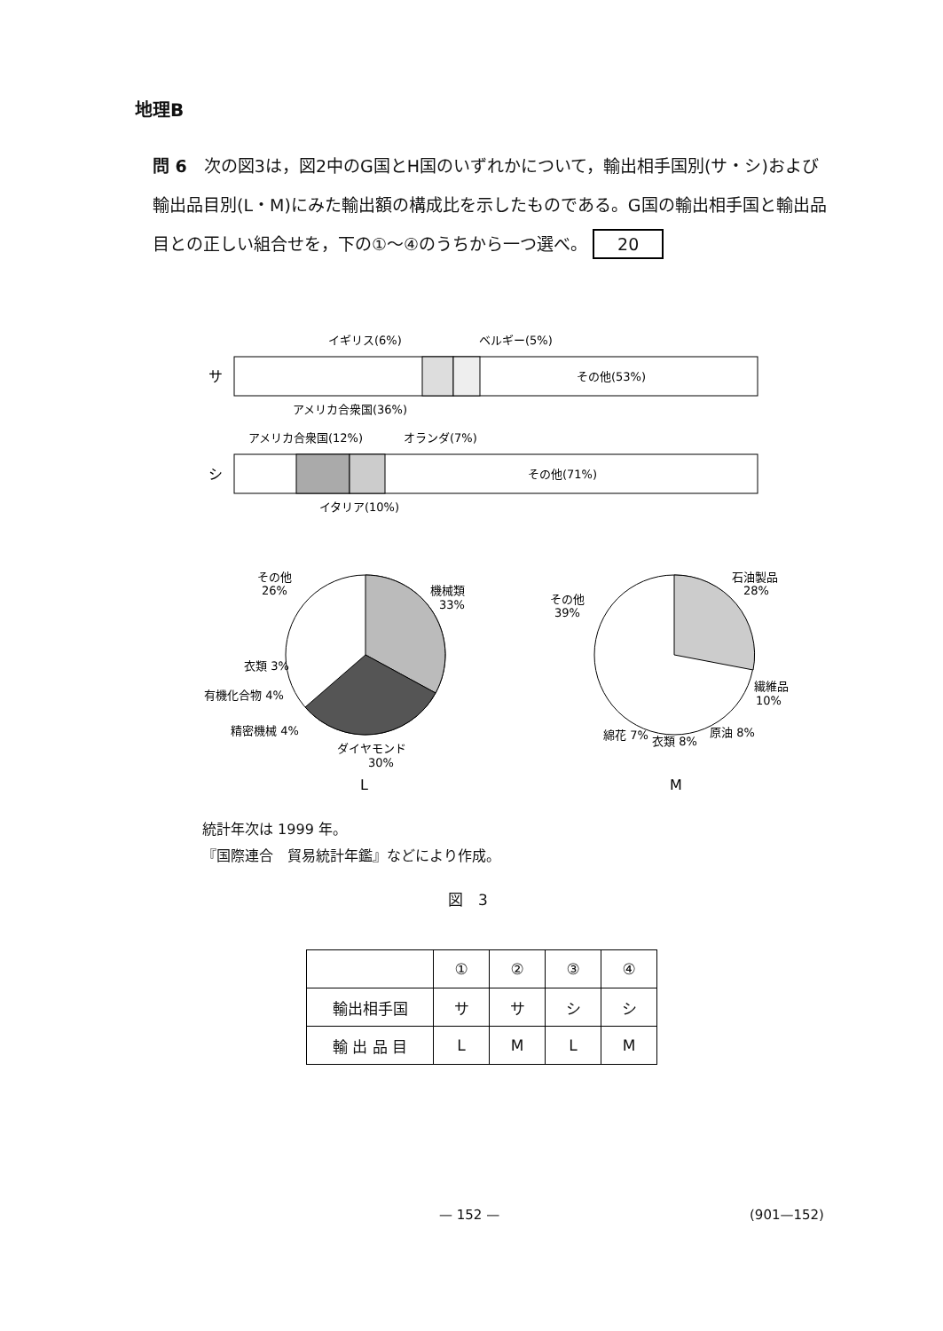地理B
問 6　次の図3は，図2中のG国とH国のいずれかについて，輸出相手国別(サ・シ)および輸出品目別(L・M)にみた輸出額の構成比を示したものである。G国の輸出相手国と輸出品目との正しい組合せを，下の①～④のうちから一つ選べ。 20
イギリス(6%)
ベルギー(5%)
サ
その他(53%)
アメリカ合衆国(36%)
アメリカ合衆国(12%)
オランダ(7%)
シ
その他(71%)
イタリア(10%)
その他
26%
機械類
33%
衣類 3%
有機化合物 4%
精密機械 4%
ダイヤモンド
30%
L
石油製品
28%
その他
39%
繊維品
10%
綿花 7%
衣類 8%
原油 8%
M
統計年次は 1999 年。
『国際連合　貿易統計年鑑』などにより作成。
図　3
| | ① | ② | ③ | ④ |
| --- | --- | --- | --- | --- |
| 輸出相手国 | サ | サ | シ | シ |
| 輸 出 品 目 | L | M | L | M |
— 152 — (901—152)